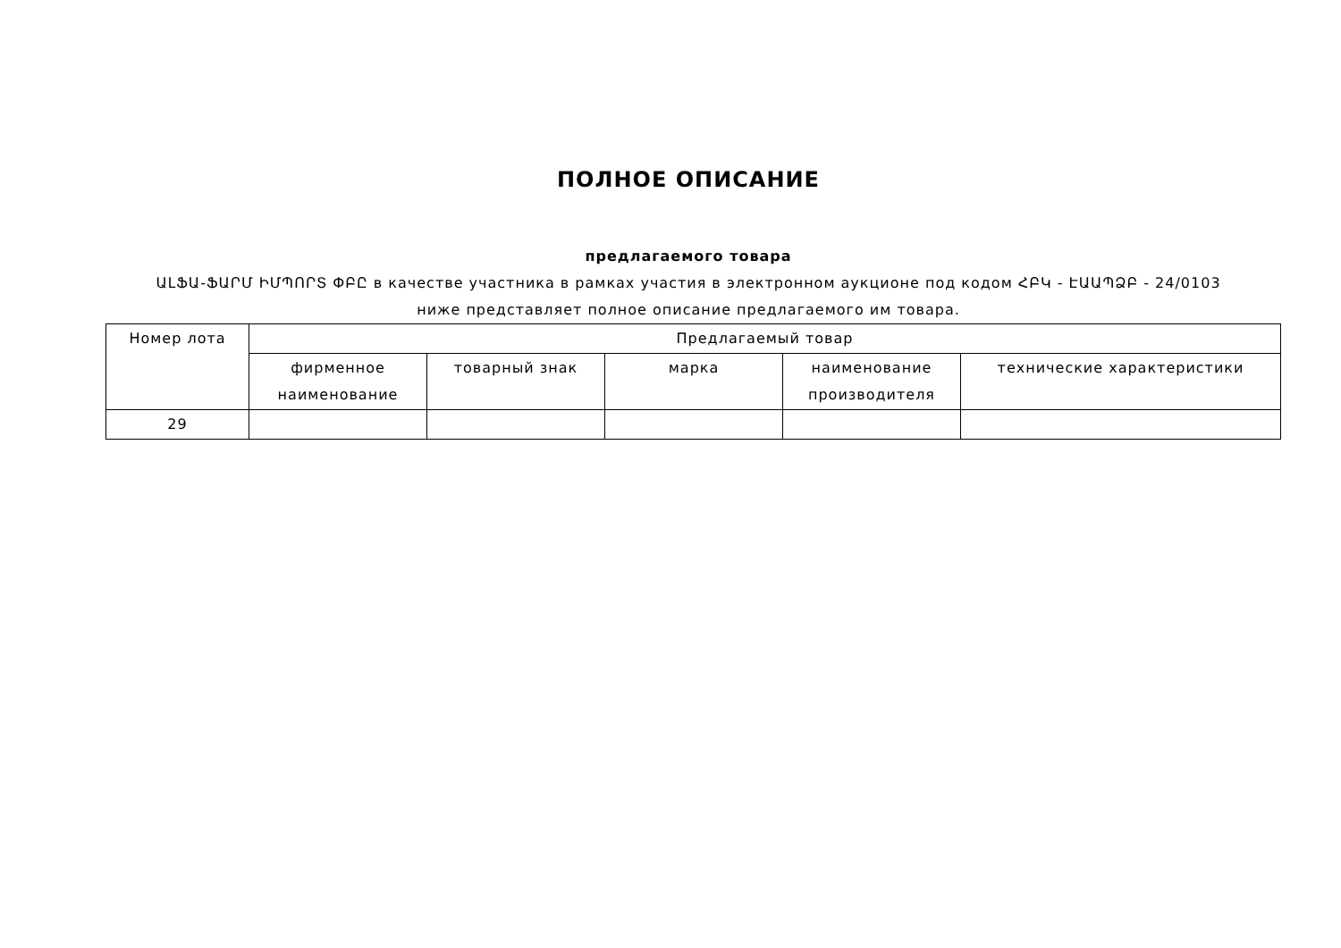ПОЛНОЕ ОПИСАНИЕ
предлагаемого товара
ԱԼՖԱ-ՖԱՐՄ ԻՄՊՈՐՏ ՓԲԸ в качестве участника в рамках участия в электронном аукционе под кодом ՀԲԿ - ԷԱԱՊՁԲ - 24/0103
ниже представляет полное описание предлагаемого им товара.
| Номер лота | Предлагаемый товар | | | | |
| --- | --- | --- | --- | --- | --- |
| | фирменное наименование | товарный знак | марка | наименование производителя | технические характеристики |
| 29 | | | | | |